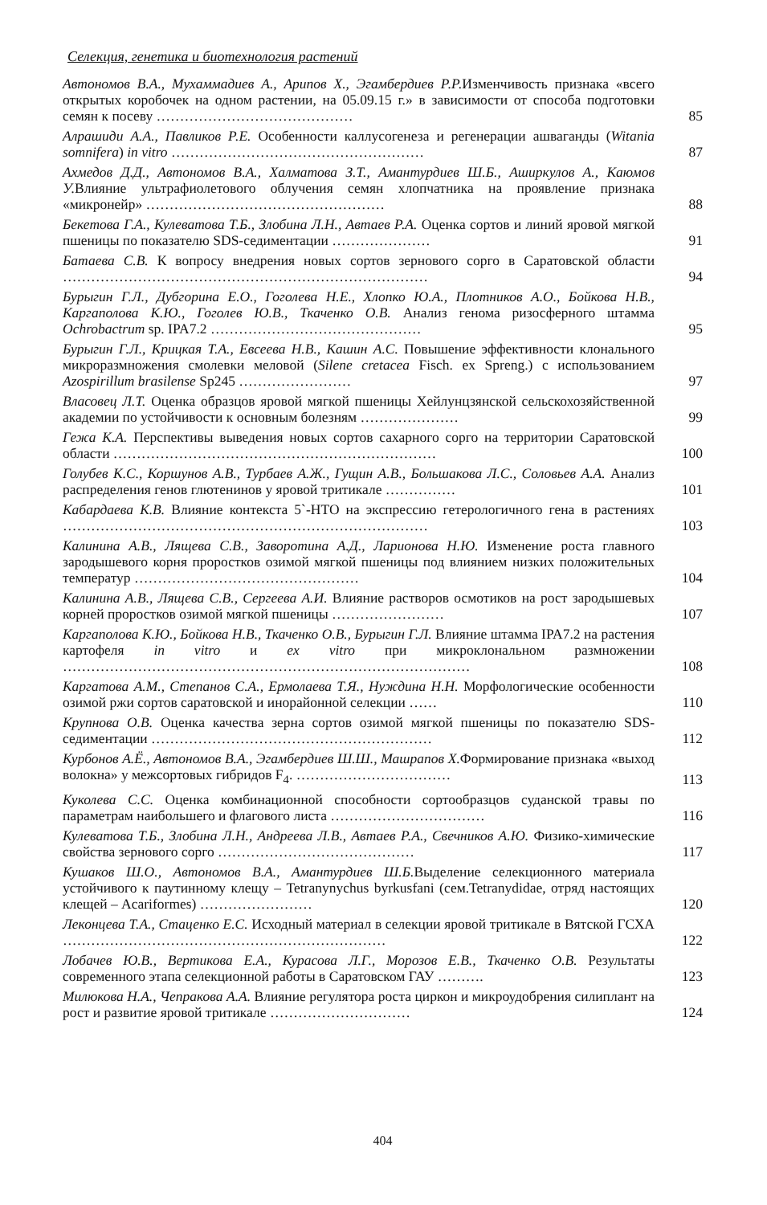Селекция, генетика и биотехнология растений
Автономов В.А., Мухаммадиев А., Арипов Х., Эгамбердиев Р.Р. Изменчивость признака «всего открытых коробочек на одном растении, на 05.09.15 г.» в зависимости от способа подготовки семян к посеву ……………………………………
85
Алрашиди А.А., Павликов Р.Е. Особенности каллусогенеза и регенерации ашваганды (Witania somnifera) in vitro ………………………………………………
87
Ахмедов Д.Д., Автономов В.А., Халматова З.Т., Амантурдиев Ш.Б., Аширкулов А., Каюмов У. Влияние ультрафиолетового облучения семян хлопчатника на проявление признака «микронейр» ……………………………………………
88
Бекетова Г.А., Кулеватова Т.Б., Злобина Л.Н., Автаев Р.А. Оценка сортов и линий яровой мягкой пшеницы по показателю SDS-седиментации …………………
91
Батаева С.В. К вопросу внедрения новых сортов зернового сорго в Саратовской области ……………………………………………………………………
94
Бурыгин Г.Л., Дубгорина Е.О., Гоголева Н.Е., Хлопко Ю.А., Плотников А.О., Бойкова Н.В., Каргаполова К.Ю., Гоголев Ю.В., Ткаченко О.В. Анализ генома ризосферного штамма Ochrobactrum sp. IPA7.2 ………………………………………
95
Бурыгин Г.Л., Крицкая Т.А., Евсеева Н.В., Кашин А.С. Повышение эффективности клонального микроразмножения смолевки меловой (Silene cretacea Fisch. ex Spreng.) с использованием Azospirillum brasilense Sp245 ……………………
97
Власовец Л.Т. Оценка образцов яровой мягкой пшеницы Хейлунцзянской сельскохозяйственной академии по устойчивости к основным болезням …………………
99
Гежа К.А. Перспективы выведения новых сортов сахарного сорго на территории Саратовской области ……………………………………………………………
100
Голубев К.С., Коршунов А.В., Турбаев А.Ж., Гущин А.В., Большакова Л.С., Соловьев А.А. Анализ распределения генов глютенинов у яровой тритикале ……………
101
Кабардаева К.В. Влияние контекста 5`-НТО на экспрессию гетерологичного гена в растениях ……………………………………………………………………
103
Калинина А.В., Лящева С.В., Заворотина А.Д., Ларионова Н.Ю. Изменение роста главного зародышевого корня проростков озимой мягкой пшеницы под влиянием низких положительных температур …………………………………………
104
Калинина А.В., Лящева С.В., Сергеева А.И. Влияние растворов осмотиков на рост зародышевых корней проростков озимой мягкой пшеницы ……………………
107
Каргаполова К.Ю., Бойкова Н.В., Ткаченко О.В., Бурыгин Г.Л. Влияние штамма IPA7.2 на растения картофеля in vitro и ex vitro при микроклональном размножении ……………………………………………………………………………
108
Каргатова А.М., Степанов С.А., Ермолаева Т.Я., Нуждина Н.Н. Морфологические особенности озимой ржи сортов саратовской и инорайонной селекции ……
110
Крупнова О.В. Оценка качества зерна сортов озимой мягкой пшеницы по показателю SDS-седиментации ……………………………………………………
112
Курбонов А.Ё., Автономов В.А., Эгамбердиев Ш.Ш., Машрапов Х. Формирование признака «выход волокна» у межсортовых гибридов F<sub>4</sub>. ……………………………
113
Куколева С.С. Оценка комбинационной способности сортообразцов суданской травы по параметрам наибольшего и флагового листа ……………………………
116
Кулеватова Т.Б., Злобина Л.Н., Андреева Л.В., Автаев Р.А., Свечников А.Ю. Физико-химические свойства зернового сорго ……………………………………
117
Кушаков Ш.О., Автономов В.А., Амантурдиев Ш.Б. Выделение селекционного материала устойчивого к паутинному клещу – Tetranynychus byrkusfani (сем.Tetranydidae, отряд настоящих клещей – Acariformes) ……………………
120
Леконцева Т.А., Стаценко Е.С. Исходный материал в селекции яровой тритикале в Вятской ГСХА ……………………………………………………………
122
Лобачев Ю.В., Вертикова Е.А., Курасова Л.Г., Морозов Е.В., Ткаченко О.В. Результаты современного этапа селекционной работы в Саратовском ГАУ ……….
123
Милюкова Н.А., Чепракова А.А. Влияние регулятора роста циркон и микроудобрения силиплант на рост и развитие яровой тритикале …………………………
124
404